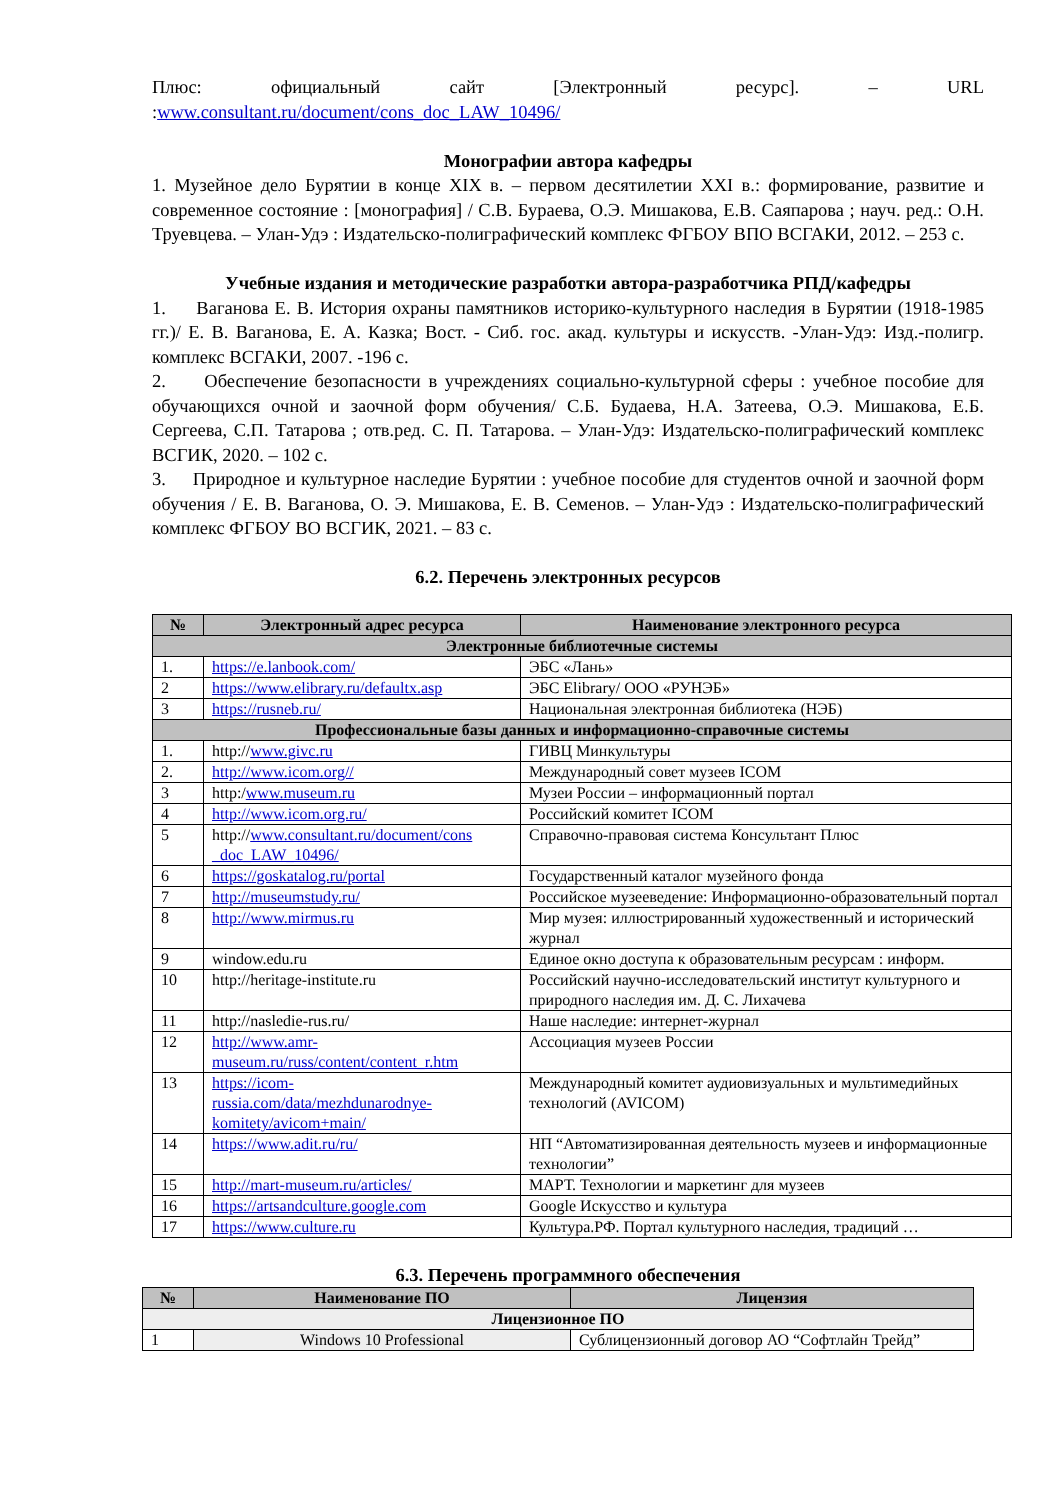Плюс: официальный сайт [Электронный ресурс]. – URL :www.consultant.ru/document/cons_doc_LAW_10496/
Монографии автора кафедры
1. Музейное дело Бурятии в конце XIX в. – первом десятилетии XXI в.: формирование, развитие и современное состояние : [монография] / С.В. Бураева, О.Э. Мишакова, Е.В. Саяпарова ; науч. ред.: О.Н. Труевцева. – Улан-Удэ : Издательско-полиграфический комплекс ФГБОУ ВПО ВСГАКИ, 2012. – 253 с.
Учебные издания и методические разработки автора-разработчика РПД/кафедры
1. Ваганова Е. В. История охраны памятников историко-культурного наследия в Бурятии (1918-1985 гг.)/ Е. В. Ваганова, Е. А. Казка; Вост. - Сиб. гос. акад. культуры и искусств. -Улан-Удэ: Изд.-полигр. комплекс ВСГАКИ, 2007. -196 с.
2. Обеспечение безопасности в учреждениях социально-культурной сферы : учебное пособие для обучающихся очной и заочной форм обучения/ С.Б. Будаева, Н.А. Затеева, О.Э. Мишакова, Е.Б. Сергеева, С.П. Татарова ; отв.ред. С. П. Татарова. – Улан-Удэ: Издательско-полиграфический комплекс ВСГИК, 2020. – 102 с.
3. Природное и культурное наследие Бурятии : учебное пособие для студентов очной и заочной форм обучения / Е. В. Ваганова, О. Э. Мишакова, Е. В. Семенов. – Улан-Удэ : Издательско-полиграфический комплекс ФГБОУ ВО ВСГИК, 2021. – 83 с.
6.2. Перечень электронных ресурсов
| № | Электронный адрес ресурса | Наименование электронного ресурса |
| --- | --- | --- |
| Электронные библиотечные системы | | |
| 1. | https://e.lanbook.com/ | ЭБС «Лань» |
| 2 | https://www.elibrary.ru/defaultx.asp | ЭБС Elibrary/ ООО «РУНЭБ» |
| 3 | https://rusneb.ru/ | Национальная электронная библиотека (НЭБ) |
| Профессиональные базы данных и информационно-справочные системы | | |
| 1. | http:// www.givc.ru | ГИВЦ Минкультуры |
| 2. | http://www.icom.org// | Международный совет музеев ICOM |
| 3 | http:/ www.museum.ru | Музеи России – информационный портал |
| 4 | http://www.icom.org.ru/ | Российский комитет ICOM |
| 5 | http:// www.consultant.ru/document/cons _doc_LAW_10496/ | Справочно-правовая система Консультант Плюс |
| 6 | https://goskatalog.ru/portal | Государственный каталог музейного фонда |
| 7 | http://museumstudy.ru/ | Российское музееведение: Информационно-образовательный портал |
| 8 | http://www.mirmus.ru | Мир музея: иллюстрированный художественный и исторический журнал |
| 9 | window.edu.ru | Единое окно доступа к образовательным ресурсам : информ. |
| 10 | http://heritage-institute.ru | Российский научно-исследовательский институт культурного и природного наследия им. Д. С. Лихачева |
| 11 | http://nasledie-rus.ru/ | Наше наследие: интернет-журнал |
| 12 | http://www.amr-museum.ru/russ/content/content_r.htm | Ассоциация музеев России |
| 13 | https://icom-russia.com/data/mezhdunarodnye-komitety/avicom+main/ | Международный комитет аудиовизуальных и мультимедийных технологий (AVICOM) |
| 14 | https://www.adit.ru/ru/ | НП “Автоматизированная деятельность музеев и информационные технологии” |
| 15 | http://mart-museum.ru/articles/ | МАРТ. Технологии и маркетинг для музеев |
| 16 | https://artsandculture.google.com | Google Искусство и культура |
| 17 | https://www.culture.ru | Культура.РФ. Портал культурного наследия, традиций … |
6.3. Перечень программного обеспечения
| № | Наименование ПО | Лицензия |
| --- | --- | --- |
| Лицензионное ПО | | |
| 1 | Windows 10 Professional | Сублицензионный договор АО “Софтлайн Трейд” |